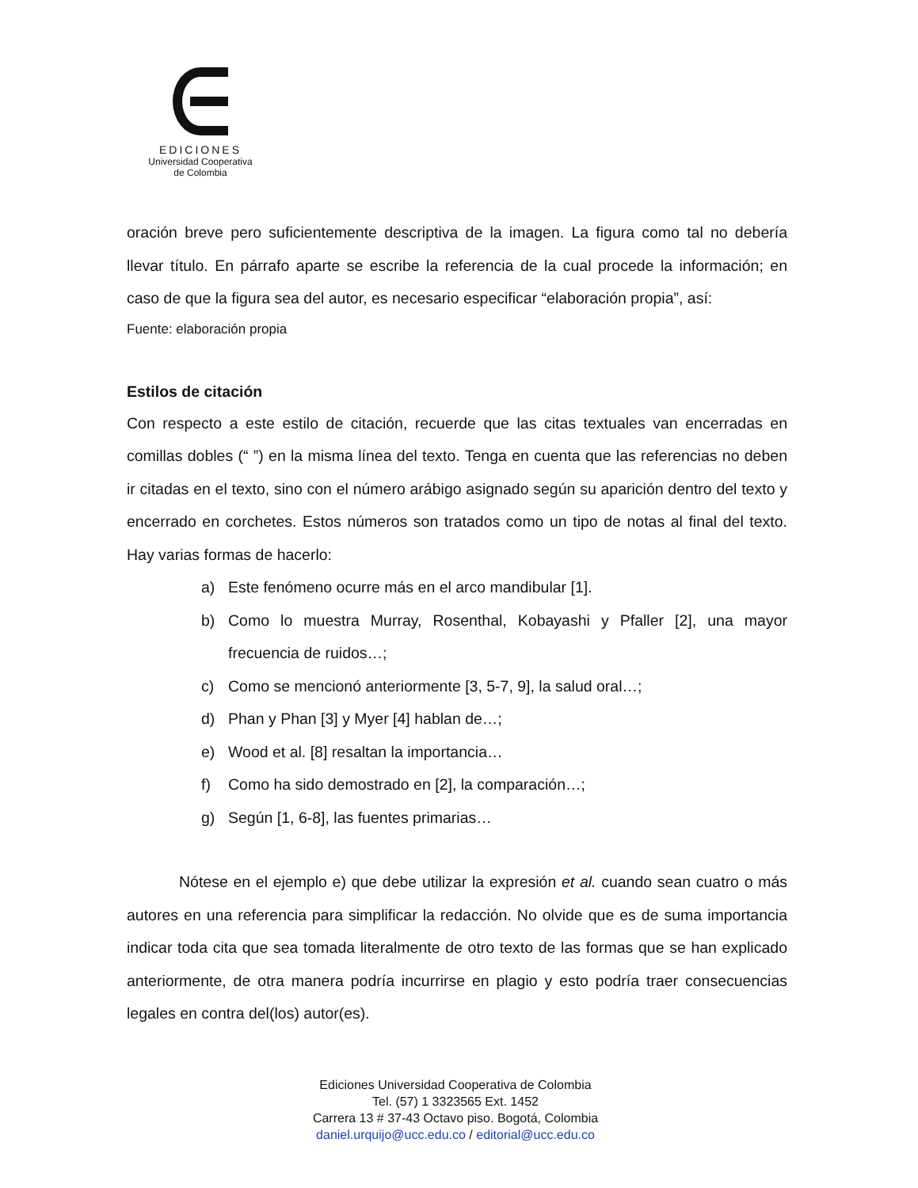EDICIONES
Universidad Cooperativa
de Colombia
oración breve pero suficientemente descriptiva de la imagen. La figura como tal no debería llevar título. En párrafo aparte se escribe la referencia de la cual procede la información; en caso de que la figura sea del autor, es necesario especificar “elaboración propia”, así:
Fuente: elaboración propia
Estilos de citación
Con respecto a este estilo de citación, recuerde que las citas textuales van encerradas en comillas dobles (“ ”) en la misma línea del texto. Tenga en cuenta que las referencias no deben ir citadas en el texto, sino con el número arábigo asignado según su aparición dentro del texto y encerrado en corchetes. Estos números son tratados como un tipo de notas al final del texto. Hay varias formas de hacerlo:
a) Este fenómeno ocurre más en el arco mandibular [1].
b) Como lo muestra Murray, Rosenthal, Kobayashi y Pfaller [2], una mayor frecuencia de ruidos…;
c) Como se mencionó anteriormente [3, 5-7, 9], la salud oral…;
d) Phan y Phan [3] y Myer [4] hablan de…;
e) Wood et al. [8] resaltan la importancia…
f) Como ha sido demostrado en [2], la comparación…;
g) Según [1, 6-8], las fuentes primarias…
Nótese en el ejemplo e) que debe utilizar la expresión et al. cuando sean cuatro o más autores en una referencia para simplificar la redacción. No olvide que es de suma importancia indicar toda cita que sea tomada literalmente de otro texto de las formas que se han explicado anteriormente, de otra manera podría incurrirse en plagio y esto podría traer consecuencias legales en contra del(los) autor(es).
Ediciones Universidad Cooperativa de Colombia
Tel. (57) 1 3323565 Ext. 1452
Carrera 13 # 37-43 Octavo piso. Bogotá, Colombia
daniel.urquijo@ucc.edu.co / editorial@ucc.edu.co